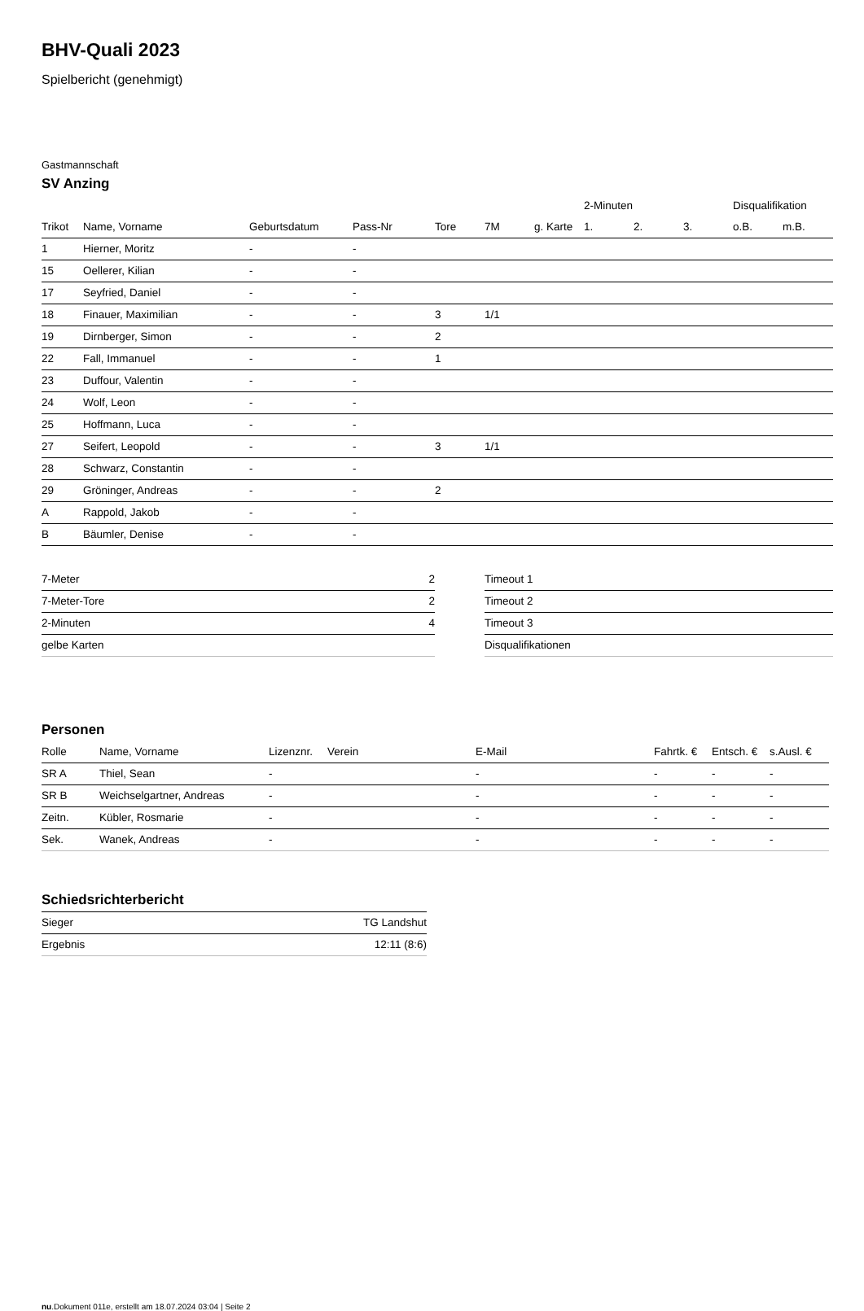BHV-Quali 2023
Spielbericht (genehmigt)
Gastmannschaft
SV Anzing
| | | | | | | | 2-Minuten | | | Disqualifikation | |
| --- | --- | --- | --- | --- | --- | --- | --- | --- | --- | --- | --- |
| Trikot | Name, Vorname | Geburtsdatum | Pass-Nr | Tore | 7M | g. Karte | 1. | 2. | 3. | o.B. | m.B. |
| 1 | Hierner, Moritz | - | - | | | | | | | | |
| 15 | Oellerer, Kilian | - | - | | | | | | | | |
| 17 | Seyfried, Daniel | - | - | | | | | | | | |
| 18 | Finauer, Maximilian | - | - | 3 | 1/1 | | | | | | |
| 19 | Dirnberger, Simon | - | - | 2 | | | | | | | |
| 22 | Fall, Immanuel | - | - | 1 | | | | | | | |
| 23 | Duffour, Valentin | - | - | | | | | | | | |
| 24 | Wolf, Leon | - | - | | | | | | | | |
| 25 | Hoffmann, Luca | - | - | | | | | | | | |
| 27 | Seifert, Leopold | - | - | 3 | 1/1 | | | | | | |
| 28 | Schwarz, Constantin | - | - | | | | | | | | |
| 29 | Gröninger, Andreas | - | - | 2 | | | | | | | |
| A | Rappold, Jakob | - | - | | | | | | | | |
| B | Bäumler, Denise | - | - | | | | | | | | |
| 7-Meter | 2 |
| 7-Meter-Tore | 2 |
| 2-Minuten | 4 |
| gelbe Karten | |
| Timeout 1 |
| Timeout 2 |
| Timeout 3 |
| Disqualifikationen |
Personen
| Rolle | Name, Vorname | Lizenznr. | Verein | E-Mail | Fahrtk. € | Entsch. € | s.Ausl. € |
| --- | --- | --- | --- | --- | --- | --- | --- |
| SR A | Thiel, Sean | - | | - | - | - | - |
| SR B | Weichselgartner, Andreas | - | | - | - | - | - |
| Zeitn. | Kübler, Rosmarie | - | | - | - | - | - |
| Sek. | Wanek, Andreas | - | | - | - | - | - |
Schiedsrichterbericht
| Sieger | TG Landshut |
| Ergebnis | 12:11 (8:6) |
nu.Dokument 011e, erstellt am 18.07.2024 03:04 | Seite 2